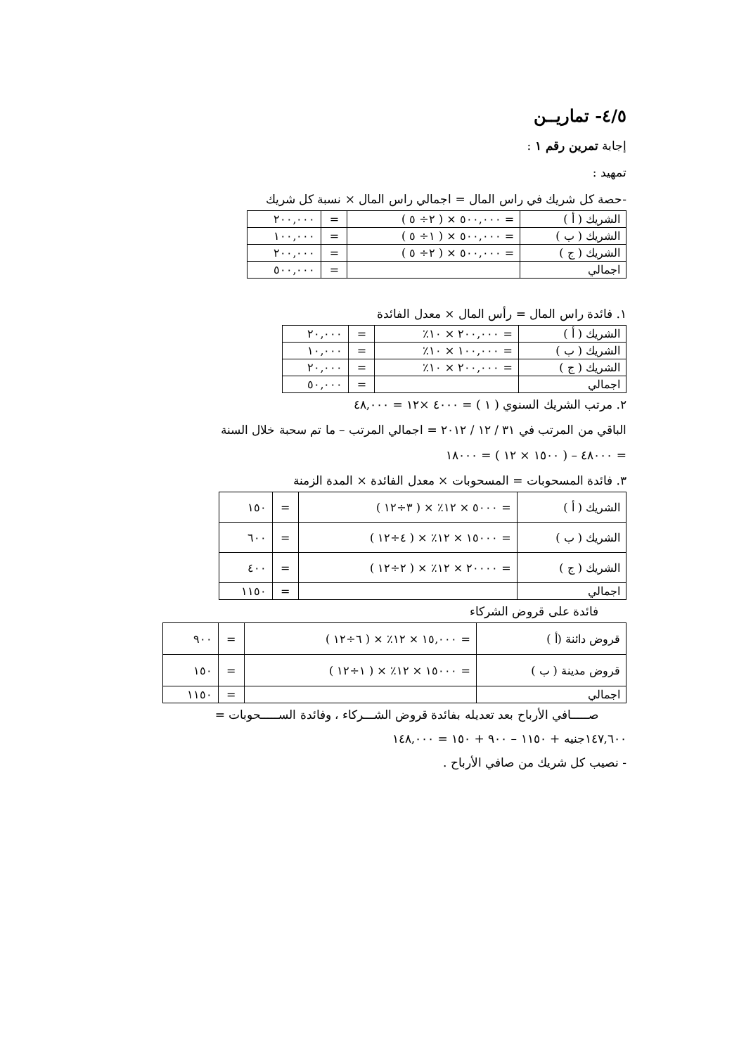٤/٥- تماريــن
إجابة تمرين رقم ١ :
تمهيد :
-حصة كل شريك في راس المال = اجمالي راس المال × نسبة كل شريك
| الشريك ( أ ) | = ٥٠٠,٠٠٠ × ( ٢÷ ٥ ) | = | ٢٠٠,٠٠٠ |
| الشريك ( ب ) | = ٥٠٠,٠٠٠ × ( ١÷ ٥ ) | = | ١٠٠,٠٠٠ |
| الشريك ( ج ) | = ٥٠٠,٠٠٠ × ( ٢÷ ٥ ) | = | ٢٠٠,٠٠٠ |
| اجمالي | | = | ٥٠٠,٠٠٠ |
١. فائدة راس المال = رأس المال × معدل الفائدة
| الشريك ( أ ) | = ٢٠٠,٠٠٠ × ١٠٪ | = | ٢٠,٠٠٠ |
| الشريك ( ب ) | = ١٠٠,٠٠٠ × ١٠٪ | = | ١٠,٠٠٠ |
| الشريك ( ج ) | = ٢٠٠,٠٠٠ × ١٠٪ | = | ٢٠,٠٠٠ |
| اجمالي | | = | ٥٠,٠٠٠ |
٢. مرتب الشريك السنوي ( ١ ) = ٤٠٠٠ ×١٢ = ٤٨,٠٠٠
الباقي من المرتب في ٣١ / ١٢ / ٢٠١٢ = اجمالي المرتب – ما تم سحبة خلال السنة
= ٤٨٠٠٠ – ( ١٥٠٠ × ١٢ ) = ١٨٠٠٠
٣. فائدة المسحوبات = المسحوبات × معدل الفائدة × المدة الزمنة
| الشريك ( أ ) | = ٥٠٠٠ × ١٢٪ × ( ٣÷١٢ ) | = | ١٥٠ |
| الشريك ( ب ) | = ١٥٠٠٠ × ١٢٪ × ( ٤÷١٢ ) | = | ٦٠٠ |
| الشريك ( ج ) | = ٢٠٠٠٠ × ١٢٪ × ( ٢÷١٢ ) | = | ٤٠٠ |
| اجمالي | | = | ١١٥٠ |
فائدة على قروض الشركاء
| قروض دائنة (أ ) | = ١٥,٠٠٠ × ١٢٪ × ( ٦÷١٢ ) | = | ٩٠٠ |
| قروض مدينة ( ب ) | = ١٥٠٠٠ × ١٢٪ × ( ١÷١٢ ) | = | ١٥٠ |
| اجمالي | | = | ١١٥٠ |
صـــــافي الأرباح بعد تعديله بفائدة قروض الشـــركاء ، وفائدة الســـــحوبات =
١٤٧,٦٠٠جنيه + ١١٥٠ – ٩٠٠ + ١٥٠ = ١٤٨,٠٠٠
- نصيب كل شريك من صافي الأرباح .